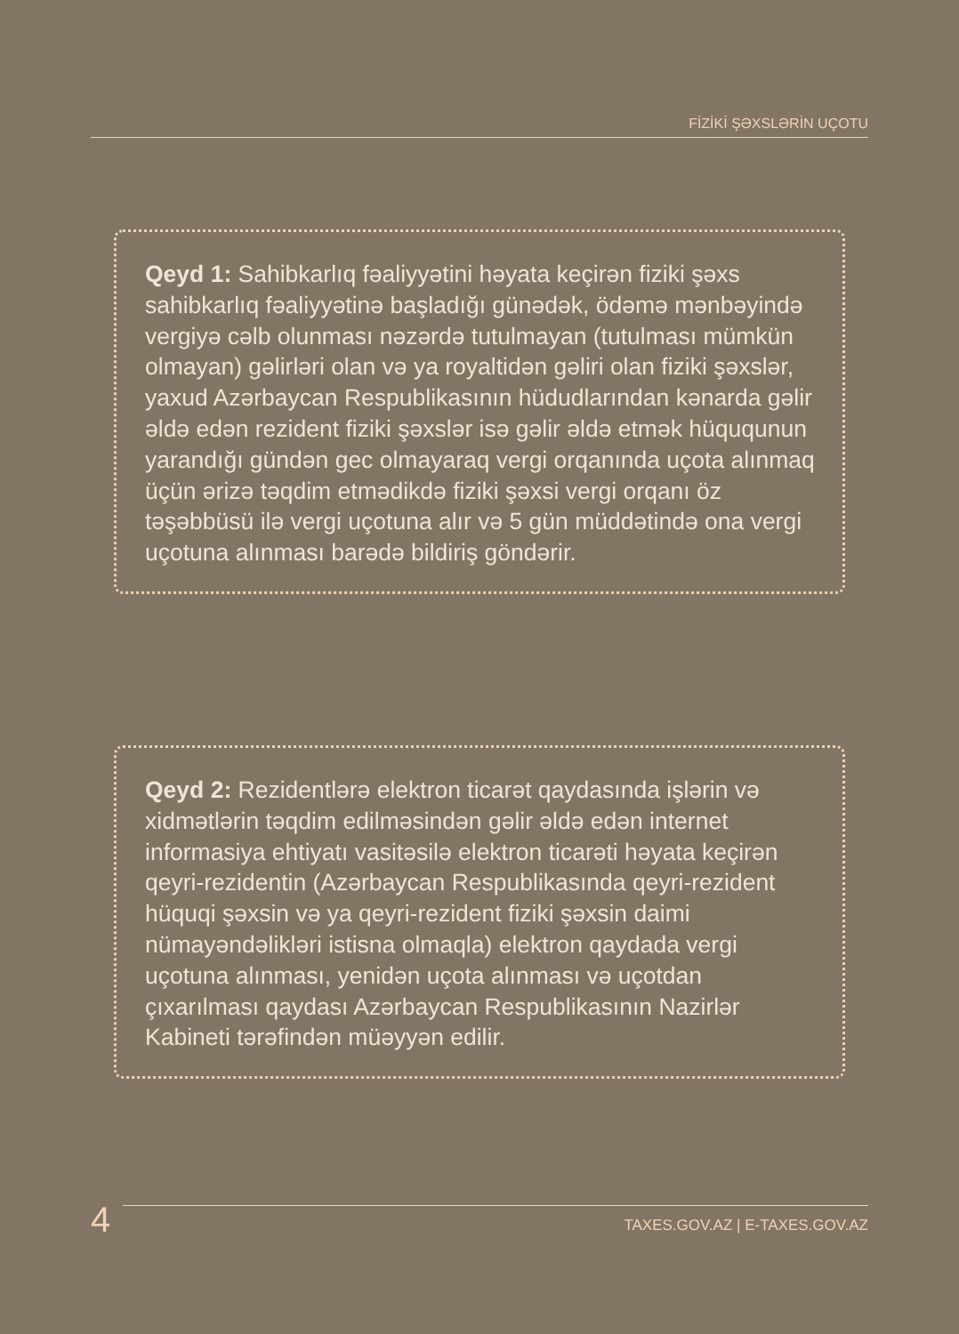FİZİKİ ŞƏXSLƏRİN UÇOTU
Qeyd 1: Sahibkarlıq fəaliyyətini həyata keçirən fiziki şəxs sahibkarlıq fəaliyyətinə başladığı günədək, ödəmə mənbəyində vergiyə cəlb olunması nəzərdə tutulmayan (tutulması mümkün olmayan) gəlirləri olan və ya royaltidən gəliri olan fiziki şəxslər, yaxud Azərbaycan Respublikasının hüdudlarından kənarda gəlir əldə edən rezident fiziki şəxslər isə gəlir əldə etmək hüququnun yarandığı gündən gec olmayaraq vergi orqanında uçota alınmaq üçün ərizə təqdim etmədikdə fiziki şəxsi vergi orqanı öz təşəbbüsü ilə vergi uçotuna alır və 5 gün müddətində ona vergi uçotuna alınması barədə bildiriş göndərir.
Qeyd 2: Rezidentlərə elektron ticarət qaydasında işlərin və xidmətlərin təqdim edilməsindən gəlir əldə edən internet informasiya ehtiyatı vasitəsilə elektron ticarəti həyata keçirən qeyri-rezidentin (Azərbaycan Respublikasında qeyri-rezident hüquqi şəxsin və ya qeyri-rezident fiziki şəxsin daimi nümayəndəlikləri istisna olmaqla) elektron qaydada vergi uçotuna alınması, yenidən uçota alınması və uçotdan çıxarılması qaydası Azərbaycan Respublikasının Nazirlər Kabineti tərəfindən müəyyən edilir.
4
TAXES.GOV.AZ | E-TAXES.GOV.AZ